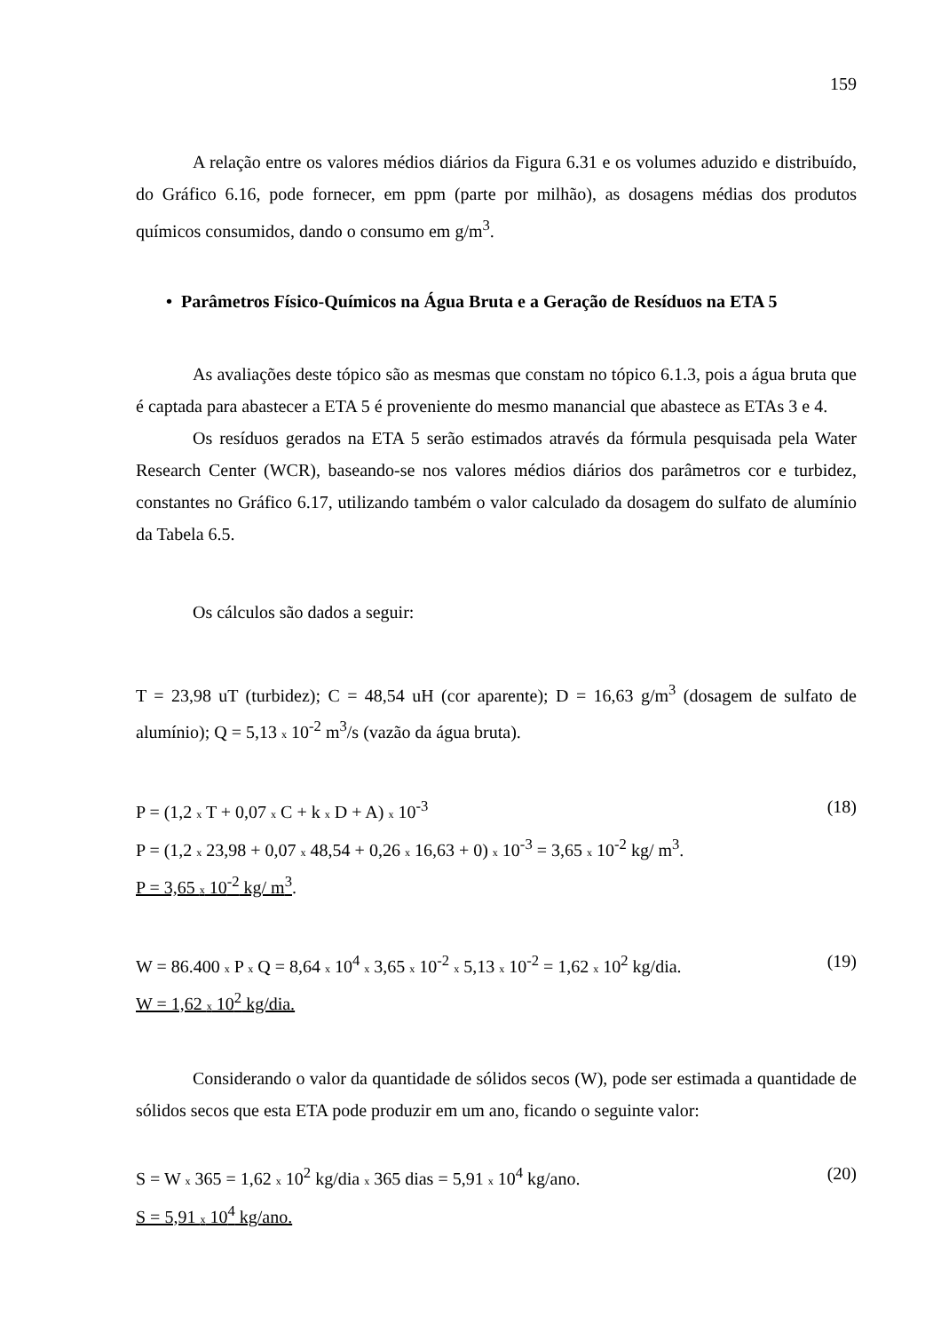159
A relação entre os valores médios diários da Figura 6.31 e os volumes aduzido e distribuído, do Gráfico 6.16, pode fornecer, em ppm (parte por milhão), as dosagens médias dos produtos químicos consumidos, dando o consumo em g/m<sup>3</sup>.
• Parâmetros Físico-Químicos na Água Bruta e a Geração de Resíduos na ETA 5
As avaliações deste tópico são as mesmas que constam no tópico 6.1.3, pois a água bruta que é captada para abastecer a ETA 5 é proveniente do mesmo manancial que abastece as ETAs 3 e 4.
Os resíduos gerados na ETA 5 serão estimados através da fórmula pesquisada pela Water Research Center (WCR), baseando-se nos valores médios diários dos parâmetros cor e turbidez, constantes no Gráfico 6.17, utilizando também o valor calculado da dosagem do sulfato de alumínio da Tabela 6.5.
Os cálculos são dados a seguir:
T = 23,98 uT (turbidez); C = 48,54 uH (cor aparente); D = 16,63 g/m<sup>3</sup> (dosagem de sulfato de alumínio); Q = 5,13 x 10<sup>-2</sup> m<sup>3</sup>/s (vazão da água bruta).
P = (1,2 x T + 0,07 x C + k x D + A) x 10<sup>-3</sup> (18)
P = (1,2 x 23,98 + 0,07 x 48,54 + 0,26 x 16,63 + 0) x 10<sup>-3</sup> = 3,65 x 10<sup>-2</sup> kg/ m<sup>3</sup>.
P = 3,65 x 10<sup>-2</sup> kg/ m<sup>3</sup>.
W = 86.400 x P x Q = 8,64 x 10<sup>4</sup> x 3,65 x 10<sup>-2</sup> x 5,13 x 10<sup>-2</sup> = 1,62 x 10<sup>2</sup> kg/dia. (19)
W = 1,62 x 10<sup>2</sup> kg/dia.
Considerando o valor da quantidade de sólidos secos (W), pode ser estimada a quantidade de sólidos secos que esta ETA pode produzir em um ano, ficando o seguinte valor:
S = W x 365 = 1,62 x 10<sup>2</sup> kg/dia x 365 dias = 5,91 x 10<sup>4</sup> kg/ano. (20)
S = 5,91 x 10<sup>4</sup> kg/ano.